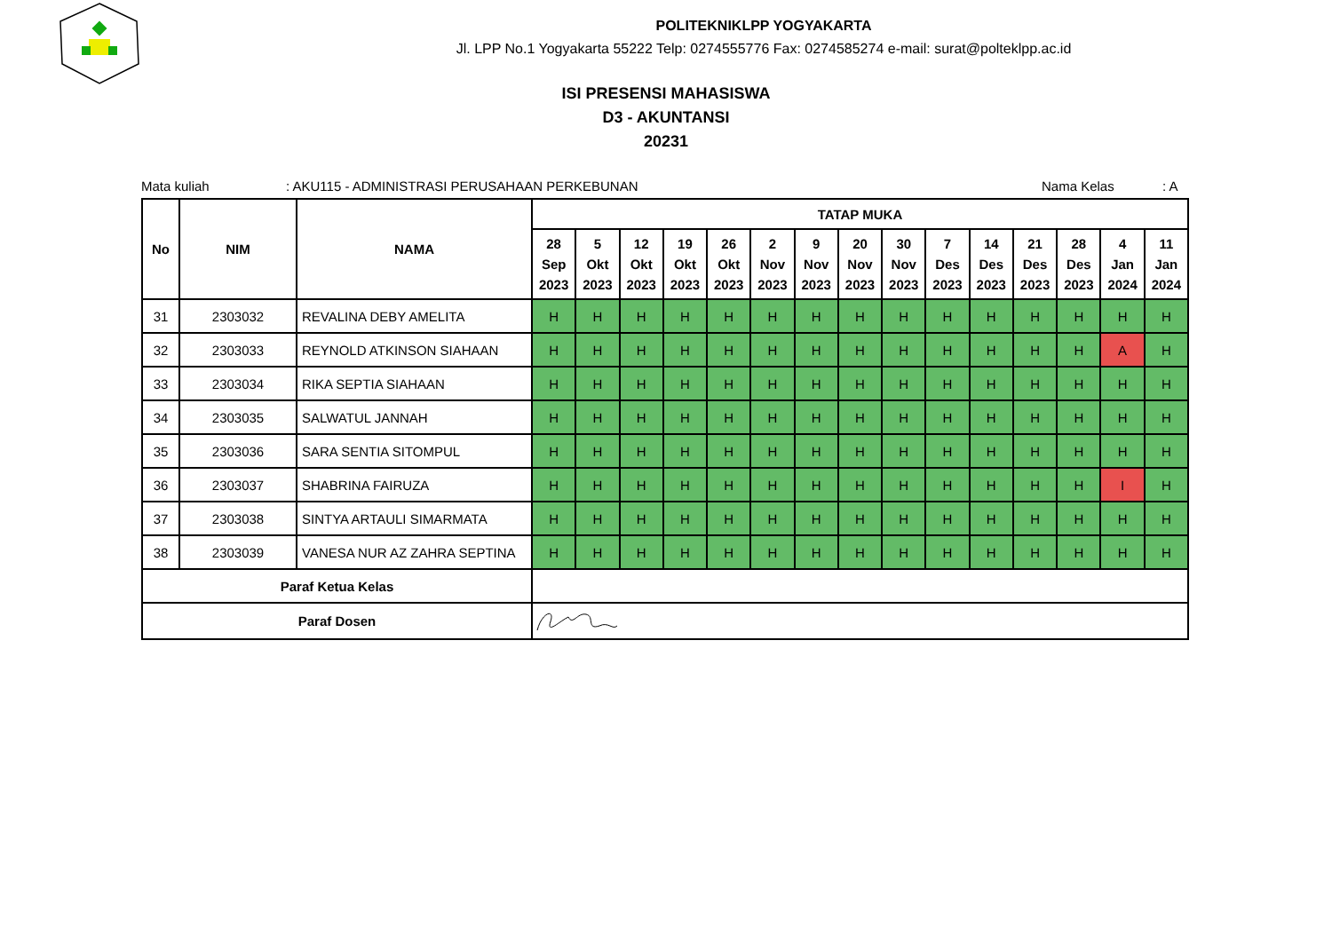POLITEKNIKLPP YOGYAKARTA
Jl. LPP No.1 Yogyakarta 55222 Telp: 0274555776 Fax: 0274585274 e-mail: surat@polteklpp.ac.id
ISI PRESENSI MAHASISWA
D3 - AKUNTANSI
20231
Mata kuliah: AKU115 - ADMINISTRASI PERUSAHAAN PERKEBUNAN Nama Kelas: A
| No | NIM | NAMA | TATAP MUKA | | | | | | | | | | | | | | |
| --- | --- | --- | --- | --- | --- | --- | --- | --- | --- | --- | --- | --- | --- | --- | --- | --- | --- |
| | | | 28 Sep 2023 | 5 Okt 2023 | 12 Okt 2023 | 19 Okt 2023 | 26 Okt 2023 | 2 Nov 2023 | 9 Nov 2023 | 20 Nov 2023 | 30 Nov 2023 | 7 Des 2023 | 14 Des 2023 | 21 Des 2023 | 28 Des 2023 | 4 Jan 2024 | 11 Jan 2024 |
| 31 | 2303032 | REVALINA DEBY AMELITA | H | H | H | H | H | H | H | H | H | H | H | H | H | H | H |
| 32 | 2303033 | REYNOLD ATKINSON SIAHAAN | H | H | H | H | H | H | H | H | H | H | H | H | H | A | H |
| 33 | 2303034 | RIKA SEPTIA SIAHAAN | H | H | H | H | H | H | H | H | H | H | H | H | H | H | H |
| 34 | 2303035 | SALWATUL JANNAH | H | H | H | H | H | H | H | H | H | H | H | H | H | H | H |
| 35 | 2303036 | SARA SENTIA SITOMPUL | H | H | H | H | H | H | H | H | H | H | H | H | H | H | H |
| 36 | 2303037 | SHABRINA FAIRUZA | H | H | H | H | H | H | H | H | H | H | H | H | H | I | H |
| 37 | 2303038 | SINTYA ARTAULI SIMARMATA | H | H | H | H | H | H | H | H | H | H | H | H | H | H | H |
| 38 | 2303039 | VANESA NUR AZ ZAHRA SEPTINA | H | H | H | H | H | H | H | H | H | H | H | H | H | H | H |
| Paraf Ketua Kelas | | | | | | | | | | | | | | | | | |
| Paraf Dosen | | | | | | | | | | | | | | | | | |